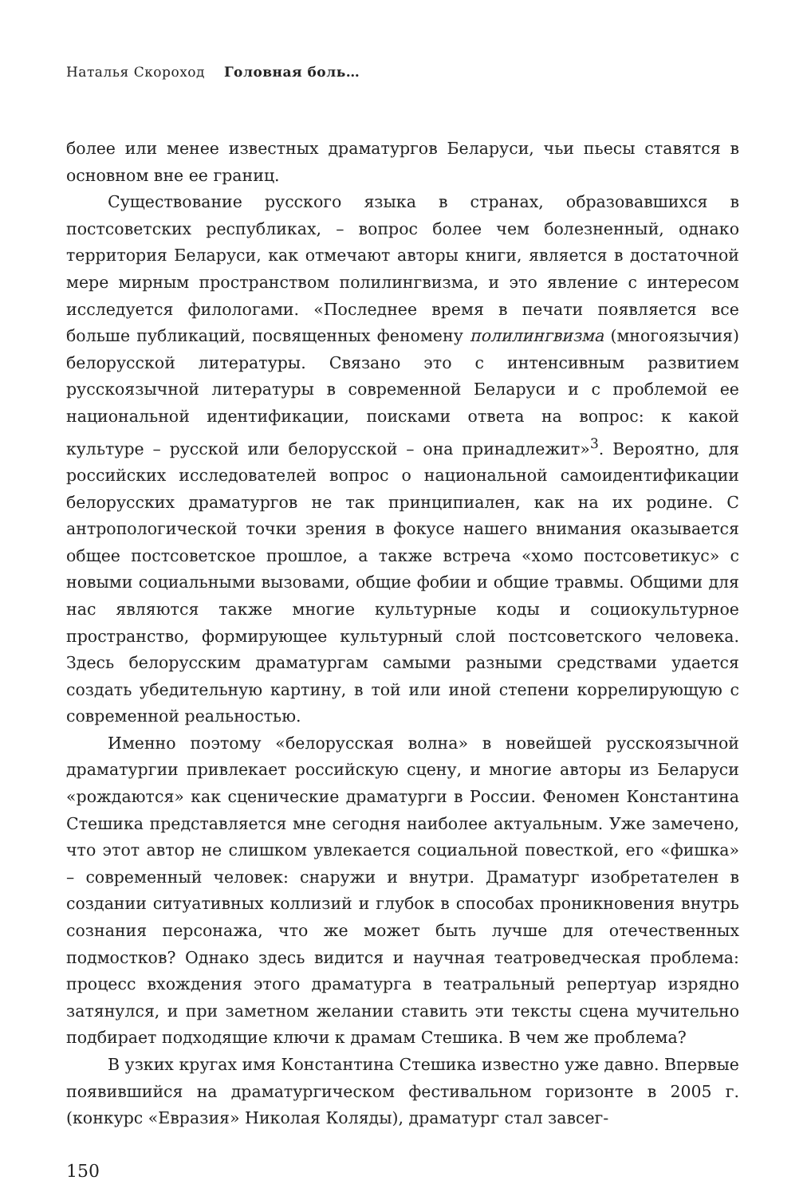Наталья Скороход Головная боль…
более или менее известных драматургов Беларуси, чьи пьесы ставятся в основном вне ее границ.
Существование русского языка в странах, образовавшихся в постсоветских республиках, – вопрос более чем болезненный, однако территория Беларуси, как отмечают авторы книги, является в достаточной мере мирным пространством полилингвизма, и это явление с интересом исследуется филологами. «Последнее время в печати появляется все больше публикаций, посвященных феномену полилингвизма (многоязычия) белорусской литературы. Связано это с интенсивным развитием русскоязычной литературы в современной Беларуси и с проблемой ее национальной идентификации, поисками ответа на вопрос: к какой культуре – русской или белорусской – она принадлежит»<sup>3</sup>. Вероятно, для российских исследователей вопрос о национальной самоидентификации белорусских драматургов не так принципиален, как на их родине. С антропологической точки зрения в фокусе нашего внимания оказывается общее постсоветское прошлое, а также встреча «хомо постсоветикус» с новыми социальными вызовами, общие фобии и общие травмы. Общими для нас являются также многие культурные коды и социокультурное пространство, формирующее культурный слой постсоветского человека. Здесь белорусским драматургам самыми разными средствами удается создать убедительную картину, в той или иной степени коррелирующую с современной реальностью.
Именно поэтому «белорусская волна» в новейшей русскоязычной драматургии привлекает российскую сцену, и многие авторы из Беларуси «рождаются» как сценические драматурги в России. Феномен Константина Стешика представляется мне сегодня наиболее актуальным. Уже замечено, что этот автор не слишком увлекается социальной повесткой, его «фишка» – современный человек: снаружи и внутри. Драматург изобретателен в создании ситуативных коллизий и глубок в способах проникновения внутрь сознания персонажа, что же может быть лучше для отечественных подмостков? Однако здесь видится и научная театроведческая проблема: процесс вхождения этого драматурга в театральный репертуар изрядно затянулся, и при заметном желании ставить эти тексты сцена мучительно подбирает подходящие ключи к драмам Стешика. В чем же проблема?
В узких кругах имя Константина Стешика известно уже давно. Впервые появившийся на драматургическом фестивальном горизонте в 2005 г. (конкурс «Евразия» Николая Коляды), драматург стал завсег-
150